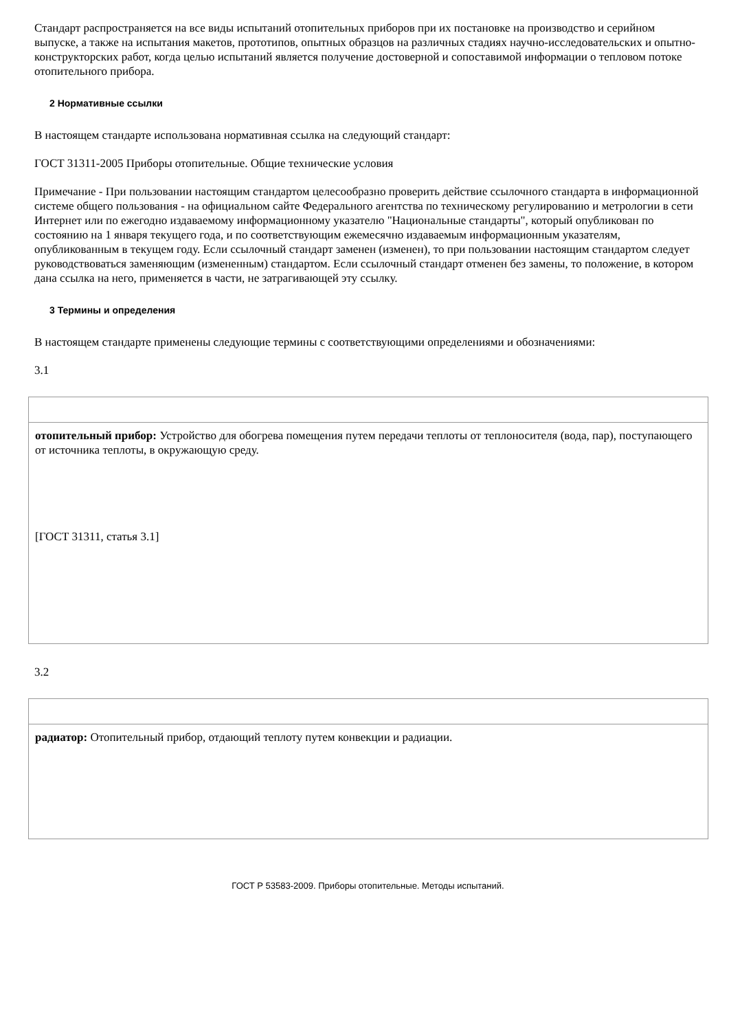Стандарт распространяется на все виды испытаний отопительных приборов при их постановке на производство и серийном выпуске, а также на испытания макетов, прототипов, опытных образцов на различных стадиях научно-исследовательских и опытно-конструкторских работ, когда целью испытаний является получение достоверной и сопоставимой информации о тепловом потоке отопительного прибора.
2 Нормативные ссылки
В настоящем стандарте использована нормативная ссылка на следующий стандарт:
ГОСТ 31311-2005 Приборы отопительные. Общие технические условия
Примечание - При пользовании настоящим стандартом целесообразно проверить действие ссылочного стандарта в информационной системе общего пользования - на официальном сайте Федерального агентства по техническому регулированию и метрологии в сети Интернет или по ежегодно издаваемому информационному указателю "Национальные стандарты", который опубликован по состоянию на 1 января текущего года, и по соответствующим ежемесячно издаваемым информационным указателям, опубликованным в текущем году. Если ссылочный стандарт заменен (изменен), то при пользовании настоящим стандартом следует руководствоваться заменяющим (измененным) стандартом. Если ссылочный стандарт отменен без замены, то положение, в котором дана ссылка на него, применяется в части, не затрагивающей эту ссылку.
3 Термины и определения
В настоящем стандарте применены следующие термины с соответствующими определениями и обозначениями:
3.1
| отопительный прибор: Устройство для обогрева помещения путем передачи теплоты от теплоносителя (вода, пар), поступающего от источника теплоты, в окружающую среду. [ГОСТ 31311, статья 3.1] |
3.2
| радиатор: Отопительный прибор, отдающий теплоту путем конвекции и радиации. |
ГОСТ Р 53583-2009. Приборы отопительные. Методы испытаний.